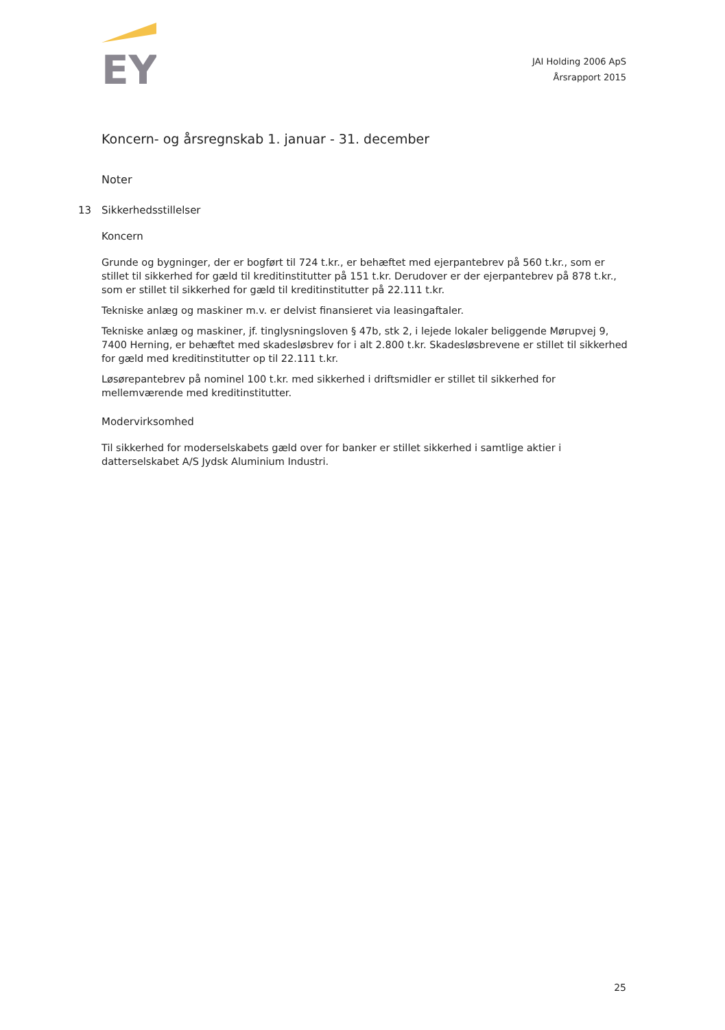EY
JAI Holding 2006 ApS
Årsrapport 2015
Koncern- og årsregnskab 1. januar - 31. december
Noter
13 Sikkerhedsstillelser
Koncern
Grunde og bygninger, der er bogført til 724 t.kr., er behæftet med ejerpantebrev på 560 t.kr., som er stillet til sikkerhed for gæld til kreditinstitutter på 151 t.kr. Derudover er der ejerpantebrev på 878 t.kr., som er stillet til sikkerhed for gæld til kreditinstitutter på 22.111 t.kr.
Tekniske anlæg og maskiner m.v. er delvist finansieret via leasingaftaler.
Tekniske anlæg og maskiner, jf. tinglysningsloven § 47b, stk 2, i lejede lokaler beliggende Mørupvej 9, 7400 Herning, er behæftet med skadesløsbrev for i alt 2.800 t.kr. Skadesløsbrevene er stillet til sikkerhed for gæld med kreditinstitutter op til 22.111 t.kr.
Løsørepantebrev på nominel 100 t.kr. med sikkerhed i driftsmidler er stillet til sikkerhed for mellemværende med kreditinstitutter.
Modervirksomhed
Til sikkerhed for moderselskabets gæld over for banker er stillet sikkerhed i samtlige aktier i datterselskabet A/S Jydsk Aluminium Industri.
25